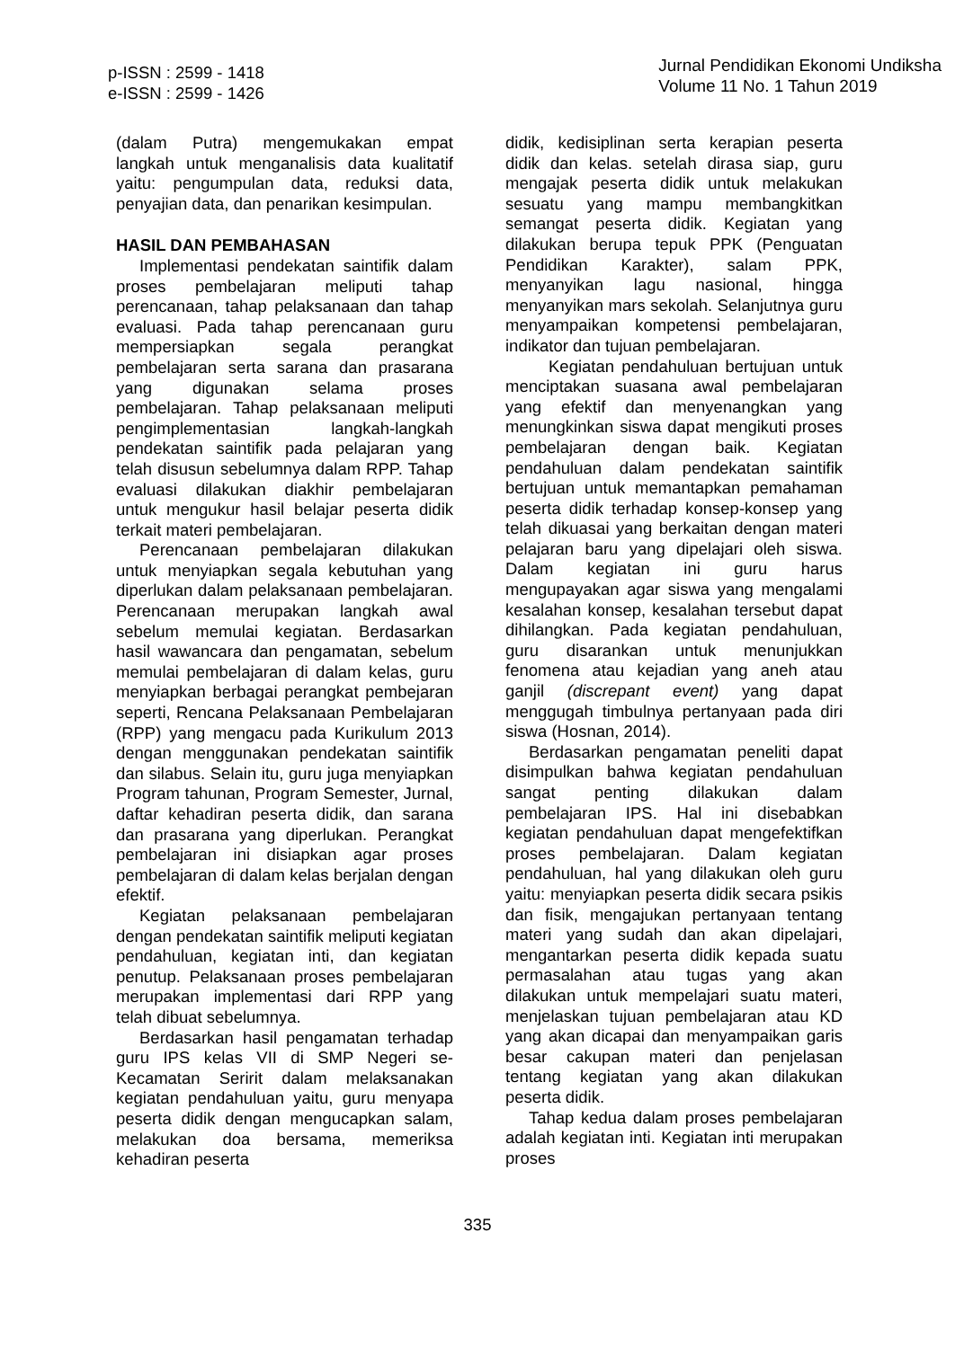p-ISSN : 2599 - 1418
e-ISSN : 2599 - 1426
Jurnal Pendidikan Ekonomi Undiksha
Volume 11 No. 1 Tahun 2019
(dalam Putra) mengemukakan empat langkah untuk menganalisis data kualitatif yaitu: pengumpulan data, reduksi data, penyajian data, dan penarikan kesimpulan.
HASIL DAN PEMBAHASAN
Implementasi pendekatan saintifik dalam proses pembelajaran meliputi tahap perencanaan, tahap pelaksanaan dan tahap evaluasi. Pada tahap perencanaan guru mempersiapkan segala perangkat pembelajaran serta sarana dan prasarana yang digunakan selama proses pembelajaran. Tahap pelaksanaan meliputi pengimplementasian langkah-langkah pendekatan saintifik pada pelajaran yang telah disusun sebelumnya dalam RPP. Tahap evaluasi dilakukan diakhir pembelajaran untuk mengukur hasil belajar peserta didik terkait materi pembelajaran.
Perencanaan pembelajaran dilakukan untuk menyiapkan segala kebutuhan yang diperlukan dalam pelaksanaan pembelajaran. Perencanaan merupakan langkah awal sebelum memulai kegiatan. Berdasarkan hasil wawancara dan pengamatan, sebelum memulai pembelajaran di dalam kelas, guru menyiapkan berbagai perangkat pembejaran seperti, Rencana Pelaksanaan Pembelajaran (RPP) yang mengacu pada Kurikulum 2013 dengan menggunakan pendekatan saintifik dan silabus. Selain itu, guru juga menyiapkan Program tahunan, Program Semester, Jurnal, daftar kehadiran peserta didik, dan sarana dan prasarana yang diperlukan. Perangkat pembelajaran ini disiapkan agar proses pembelajaran di dalam kelas berjalan dengan efektif.
Kegiatan pelaksanaan pembelajaran dengan pendekatan saintifik meliputi kegiatan pendahuluan, kegiatan inti, dan kegiatan penutup. Pelaksanaan proses pembelajaran merupakan implementasi dari RPP yang telah dibuat sebelumnya.
Berdasarkan hasil pengamatan terhadap guru IPS kelas VII di SMP Negeri se-Kecamatan Seririt dalam melaksanakan kegiatan pendahuluan yaitu, guru menyapa peserta didik dengan mengucapkan salam, melakukan doa bersama, memeriksa kehadiran peserta
didik, kedisiplinan serta kerapian peserta didik dan kelas. setelah dirasa siap, guru mengajak peserta didik untuk melakukan sesuatu yang mampu membangkitkan semangat peserta didik. Kegiatan yang dilakukan berupa tepuk PPK (Penguatan Pendidikan Karakter), salam PPK, menyanyikan lagu nasional, hingga menyanyikan mars sekolah. Selanjutnya guru menyampaikan kompetensi pembelajaran, indikator dan tujuan pembelajaran.
Kegiatan pendahuluan bertujuan untuk menciptakan suasana awal pembelajaran yang efektif dan menyenangkan yang menungkinkan siswa dapat mengikuti proses pembelajaran dengan baik. Kegiatan pendahuluan dalam pendekatan saintifik bertujuan untuk memantapkan pemahaman peserta didik terhadap konsep-konsep yang telah dikuasai yang berkaitan dengan materi pelajaran baru yang dipelajari oleh siswa. Dalam kegiatan ini guru harus mengupayakan agar siswa yang mengalami kesalahan konsep, kesalahan tersebut dapat dihilangkan. Pada kegiatan pendahuluan, guru disarankan untuk menunjukkan fenomena atau kejadian yang aneh atau ganjil (discrepant event) yang dapat menggugah timbulnya pertanyaan pada diri siswa (Hosnan, 2014).
Berdasarkan pengamatan peneliti dapat disimpulkan bahwa kegiatan pendahuluan sangat penting dilakukan dalam pembelajaran IPS. Hal ini disebabkan kegiatan pendahuluan dapat mengefektifkan proses pembelajaran. Dalam kegiatan pendahuluan, hal yang dilakukan oleh guru yaitu: menyiapkan peserta didik secara psikis dan fisik, mengajukan pertanyaan tentang materi yang sudah dan akan dipelajari, mengantarkan peserta didik kepada suatu permasalahan atau tugas yang akan dilakukan untuk mempelajari suatu materi, menjelaskan tujuan pembelajaran atau KD yang akan dicapai dan menyampaikan garis besar cakupan materi dan penjelasan tentang kegiatan yang akan dilakukan peserta didik.
Tahap kedua dalam proses pembelajaran adalah kegiatan inti. Kegiatan inti merupakan proses
335